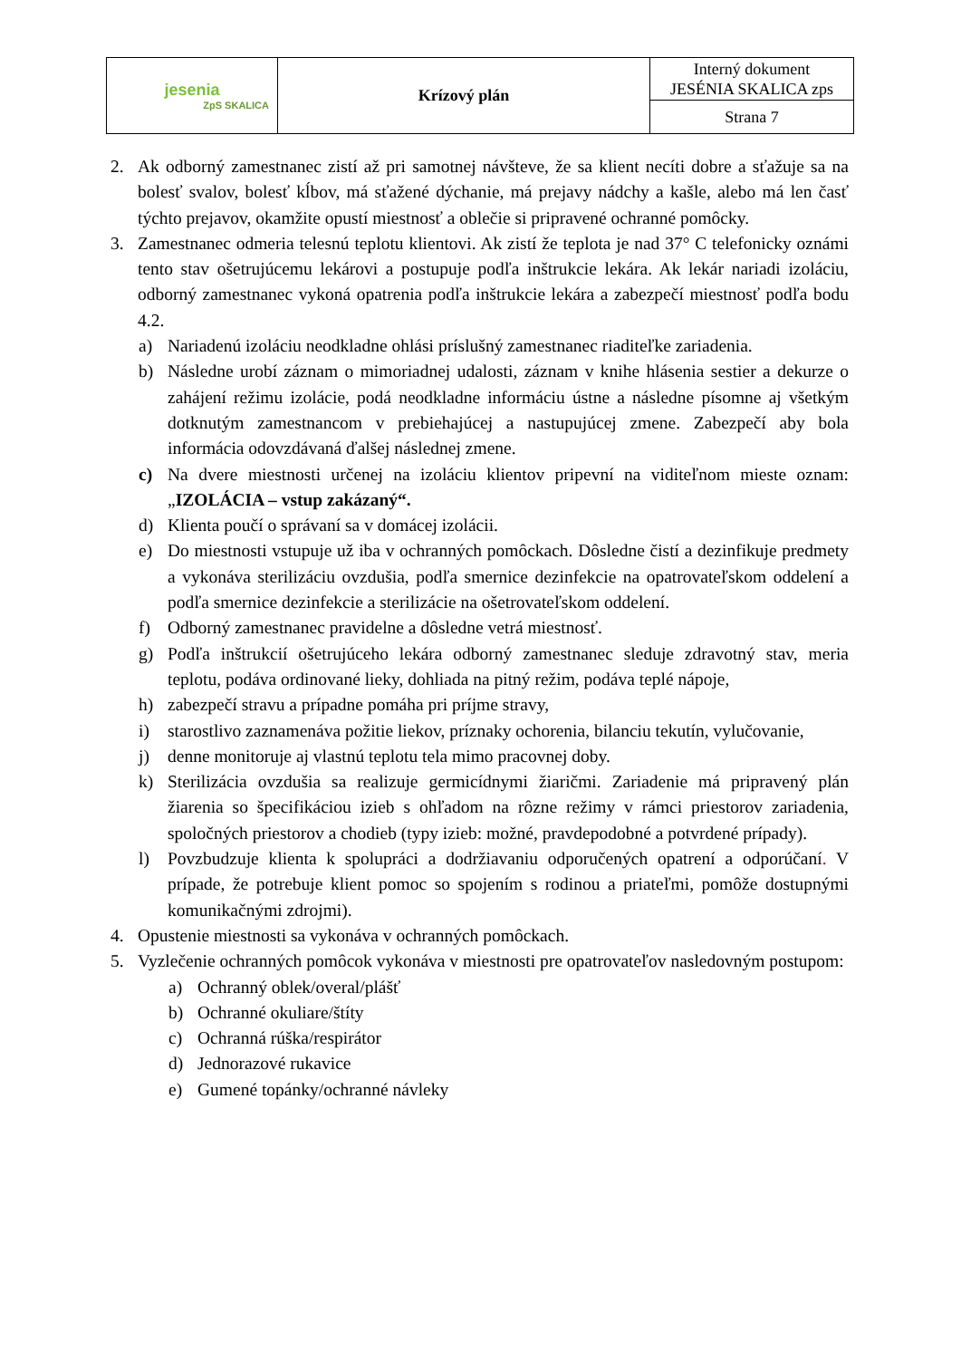| jesenia ZpS SKALICA | Krízový plán | Interný dokument JESÉNIA SKALICA zps |
| | | Strana 7 |
2. Ak odborný zamestnanec zistí až pri samotnej návšteve, že sa klient necíti dobre a sťažuje sa na bolesť svalov, bolesť kĺbov, má sťažené dýchanie, má prejavy nádchy a kašle, alebo má len časť týchto prejavov, okamžite opustí miestnosť a oblečie si pripravené ochranné pomôcky.
3. Zamestnanec odmeria telesnú teplotu klientovi. Ak zistí že teplota je nad 37° C telefonicky oznámi tento stav ošetrujúcemu lekárovi a postupuje podľa inštrukcie lekára. Ak lekár nariadi izoláciu, odborný zamestnanec vykoná opatrenia podľa inštrukcie lekára a zabezpečí miestnosť podľa bodu 4.2.
a) Nariadenú izoláciu neodkladne ohlási príslušný zamestnanec riaditeľke zariadenia.
b) Následne urobí záznam o mimoriadnej udalosti, záznam v knihe hlásenia sestier a dekurze o zahájení režimu izolácie, podá neodkladne informáciu ústne a následne písomne aj všetkým dotknutým zamestnancom v prebiehajúcej a nastupujúcej zmene. Zabezpečí aby bola informácia odovzdávaná ďalšej následnej zmene.
c) Na dvere miestnosti určenej na izoláciu klientov pripevní na viditeľnom mieste oznam: „IZOLÁCIA – vstup zakázaný“.
d) Klienta poučí o správaní sa v domácej izolácii.
e) Do miestnosti vstupuje už iba v ochranných pomôckach. Dôsledne čistí a dezinfikuje predmety a vykonáva sterilizáciu ovzdušia, podľa smernice dezinfekcie na opatrovateľskom oddelení a podľa smernice dezinfekcie a sterilizácie na ošetrovateľskom oddelení.
f) Odborný zamestnanec pravidelne a dôsledne vetrá miestnosť.
g) Podľa inštrukcií ošetrujúceho lekára odborný zamestnanec sleduje zdravotný stav, meria teplotu, podáva ordinované lieky, dohliada na pitný režim, podáva teplé nápoje,
h) zabezpečí stravu a prípadne pomáha pri príjme stravy,
i) starostlivo zaznamenáva požitie liekov, príznaky ochorenia, bilanciu tekutín, vylučovanie,
j) denne monitoruje aj vlastnú teplotu tela mimo pracovnej doby.
k) Sterilizácia ovzdušia sa realizuje germicídnymi žiaričmi. Zariadenie má pripravený plán žiarenia so špecifikáciou izieb s ohľadom na rôzne režimy v rámci priestorov zariadenia, spoločných priestorov a chodieb (typy izieb: možné, pravdepodobné a potvrdené prípady).
l) Povzbudzuje klienta k spolupráci a dodržiavaniu odporučených opatrení a odporúčaní. V prípade, že potrebuje klient pomoc so spojením s rodinou a priateľmi, pomôže dostupnými komunikačnými zdrojmi).
4. Opustenie miestnosti sa vykonáva v ochranných pomôckach.
5. Vyzlečenie ochranných pomôcok vykonáva v miestnosti pre opatrovateľov nasledovným postupom:
a) Ochranný oblek/overal/plášť
b) Ochranné okuliare/štíty
c) Ochranná rúška/respirátor
d) Jednorazové rukavice
e) Gumené topánky/ochranné návleky